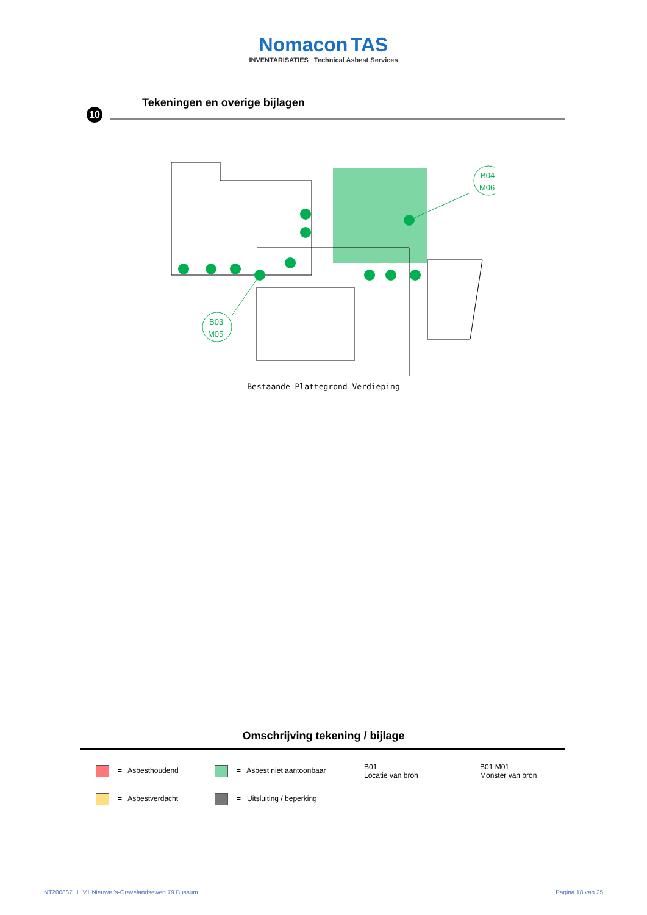Nomacon TAS
INVENTARISATIES Technical Asbest Services
10
Tekeningen en overige bijlagen
B04
M06
B03
M05
Bestaande Plattegrond Verdieping
Omschrijving tekening / bijlage
= Asbesthoudend
= Asbest niet aantoonbaar
B01
Locatie van bron
B01 M01
Monster van bron
= Asbestverdacht
= Uitsluiting / beperking
NT200887_1_V1 Nieuwe 's-Gravelandseweg 79 Bussum Pagina 18 van 25